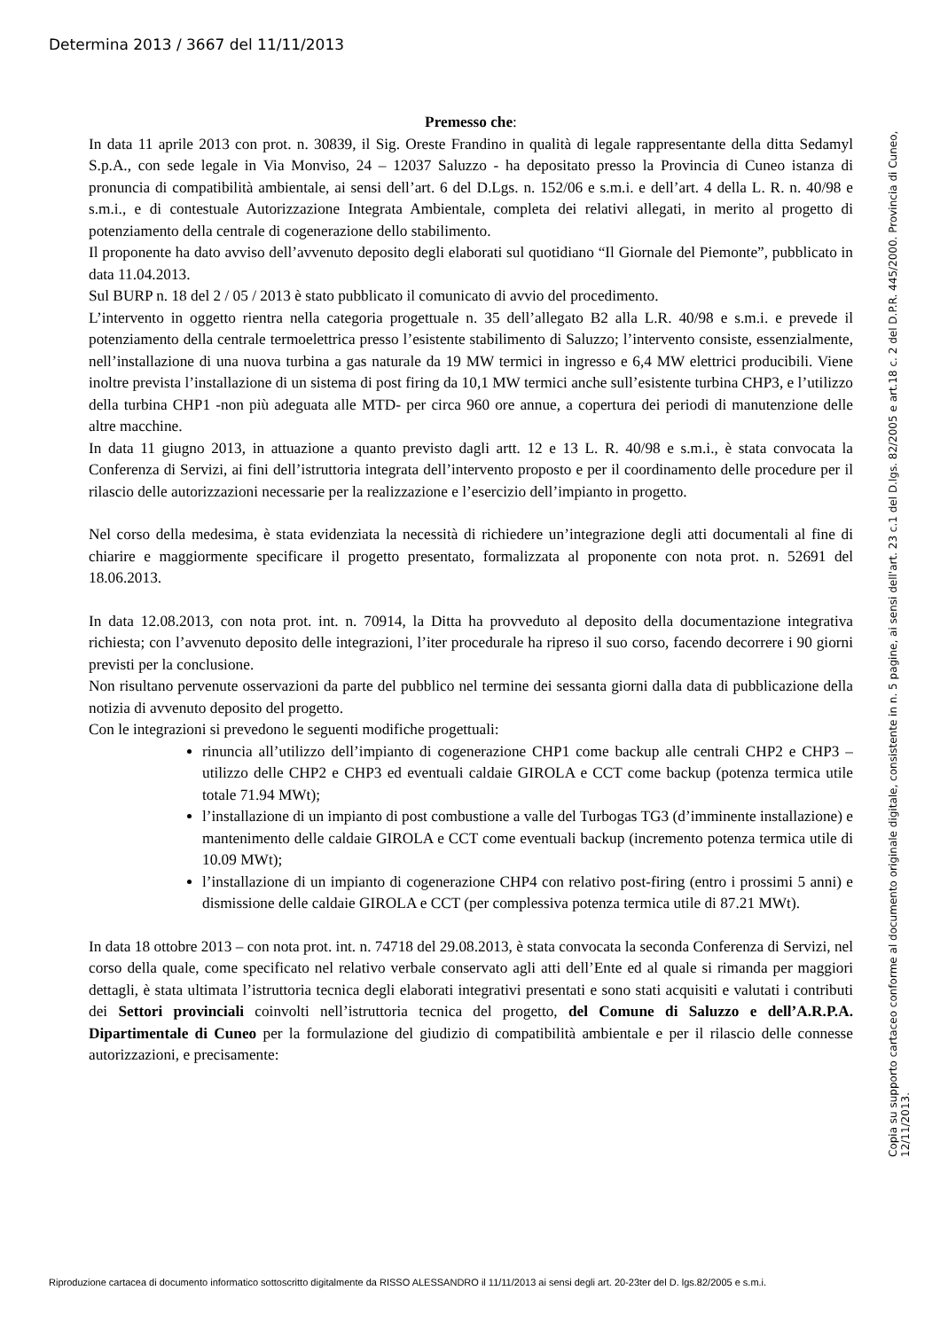Determina 2013 / 3667 del 11/11/2013
Premesso che:
In data 11 aprile 2013 con prot. n. 30839, il Sig. Oreste Frandino in qualità di legale rappresentante della ditta Sedamyl S.p.A., con sede legale in Via Monviso, 24 – 12037 Saluzzo - ha depositato presso la Provincia di Cuneo istanza di pronuncia di compatibilità ambientale, ai sensi dell’art. 6 del D.Lgs. n. 152/06 e s.m.i. e dell’art. 4 della L. R. n. 40/98 e s.m.i., e di contestuale Autorizzazione Integrata Ambientale, completa dei relativi allegati, in merito al progetto di potenziamento della centrale di cogenerazione dello stabilimento.
Il proponente ha dato avviso dell’avvenuto deposito degli elaborati sul quotidiano “Il Giornale del Piemonte”, pubblicato in data 11.04.2013.
Sul BURP n. 18 del 2 / 05 / 2013 è stato pubblicato il comunicato di avvio del procedimento.
L’intervento in oggetto rientra nella categoria progettuale n. 35 dell’allegato B2 alla L.R. 40/98 e s.m.i. e prevede il potenziamento della centrale termoelettrica presso l’esistente stabilimento di Saluzzo; l’intervento consiste, essenzialmente, nell’installazione di una nuova turbina a gas naturale da 19 MW termici in ingresso e 6,4 MW elettrici producibili. Viene inoltre prevista l’installazione di un sistema di post firing da 10,1 MW termici anche sull’esistente turbina CHP3, e l’utilizzo della turbina CHP1 -non più adeguata alle MTD- per circa 960 ore annue, a copertura dei periodi di manutenzione delle altre macchine.
In data 11 giugno 2013, in attuazione a quanto previsto dagli artt. 12 e 13 L. R. 40/98 e s.m.i., è stata convocata la Conferenza di Servizi, ai fini dell’istruttoria integrata dell’intervento proposto e per il coordinamento delle procedure per il rilascio delle autorizzazioni necessarie per la realizzazione e l’esercizio dell’impianto in progetto.
Nel corso della medesima, è stata evidenziata la necessità di richiedere un’integrazione degli atti documentali al fine di chiarire e maggiormente specificare il progetto presentato, formalizzata al proponente con nota prot. n. 52691 del 18.06.2013.
In data 12.08.2013, con nota prot. int. n. 70914, la Ditta ha provveduto al deposito della documentazione integrativa richiesta; con l’avvenuto deposito delle integrazioni, l’iter procedurale ha ripreso il suo corso, facendo decorrere i 90 giorni previsti per la conclusione.
Non risultano pervenute osservazioni da parte del pubblico nel termine dei sessanta giorni dalla data di pubblicazione della notizia di avvenuto deposito del progetto.
Con le integrazioni si prevedono le seguenti modifiche progettuali:
rinuncia all’utilizzo dell’impianto di cogenerazione CHP1 come backup alle centrali CHP2 e CHP3 – utilizzo delle CHP2 e CHP3 ed eventuali caldaie GIROLA e CCT come backup (potenza termica utile totale 71.94 MWt);
l’installazione di un impianto di post combustione a valle del Turbogas TG3 (d’imminente installazione) e mantenimento delle caldaie GIROLA e CCT come eventuali backup (incremento potenza termica utile di 10.09 MWt);
l’installazione di un impianto di cogenerazione CHP4 con relativo post-firing (entro i prossimi 5 anni) e dismissione delle caldaie GIROLA e CCT (per complessiva potenza termica utile di 87.21 MWt).
In data 18 ottobre 2013 – con nota prot. int. n. 74718 del 29.08.2013, è stata convocata la seconda Conferenza di Servizi, nel corso della quale, come specificato nel relativo verbale conservato agli atti dell’Ente ed al quale si rimanda per maggiori dettagli, è stata ultimata l’istruttoria tecnica degli elaborati integrativi presentati e sono stati acquisiti e valutati i contributi dei Settori provinciali coinvolti nell’istruttoria tecnica del progetto, del Comune di Saluzzo e dell’A.R.P.A. Dipartimentale di Cuneo per la formulazione del giudizio di compatibilità ambientale e per il rilascio delle connesse autorizzazioni, e precisamente:
Copia su supporto cartaceo conforme al documento originale digitale, consistente in n. 5 pagine, ai sensi dell'art. 23 c.1 del D.lgs. 82/2005 e art.18 c. 2 del D.P.R. 445/2000. Provincia di Cuneo, 12/11/2013.
Riproduzione cartacea di documento informatico sottoscritto digitalmente da RISSO ALESSANDRO il 11/11/2013 ai sensi degli art. 20-23ter del D. lgs.82/2005 e s.m.i.